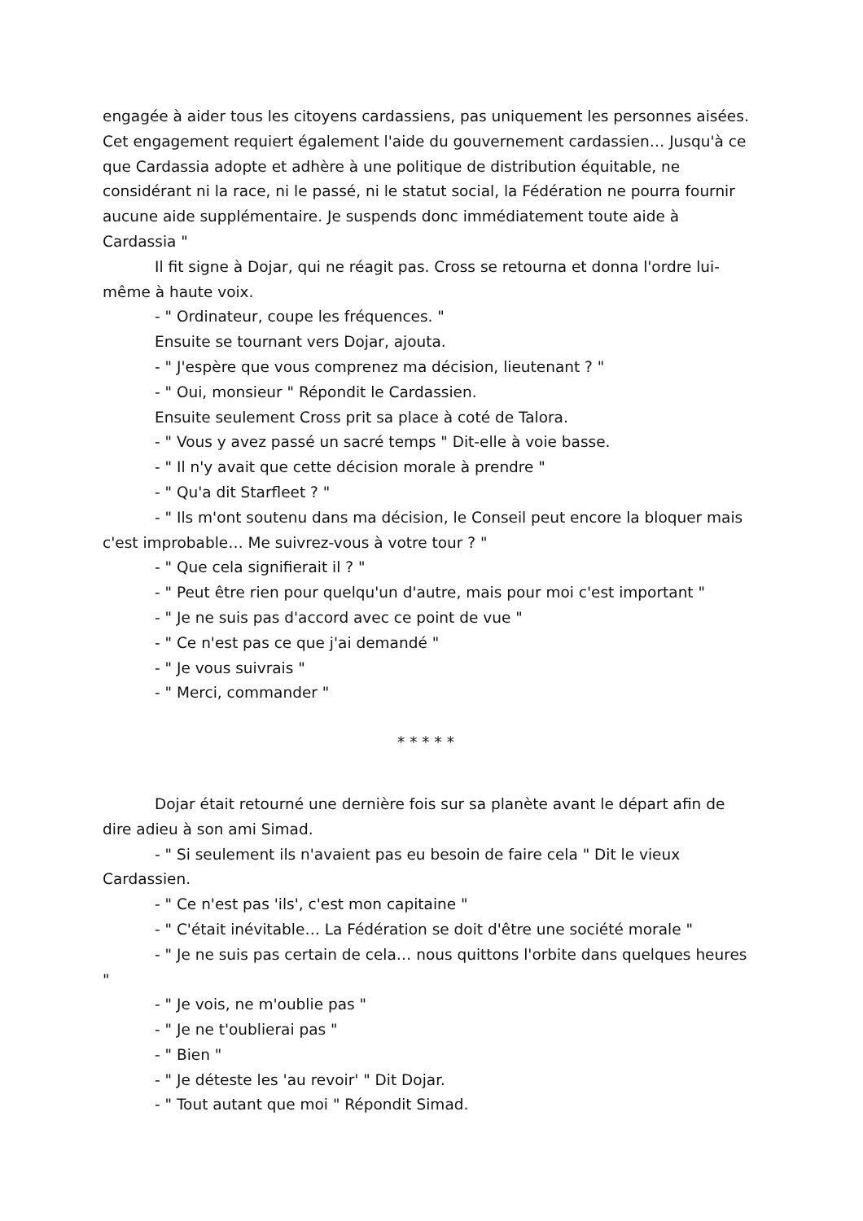engagée à aider tous les citoyens cardassiens, pas uniquement les personnes aisées. Cet engagement requiert également l'aide du gouvernement cardassien… Jusqu'à ce que Cardassia adopte et adhère à une politique de distribution équitable, ne considérant ni la race, ni le passé, ni le statut social, la Fédération ne pourra fournir aucune aide supplémentaire. Je suspends donc immédiatement toute aide à Cardassia "
Il fit signe à Dojar, qui ne réagit pas. Cross se retourna et donna l'ordre lui-même à haute voix.
- " Ordinateur, coupe les fréquences. "
Ensuite se tournant vers Dojar, ajouta.
- " J'espère que vous comprenez ma décision, lieutenant ? "
- " Oui, monsieur " Répondit le Cardassien.
Ensuite seulement Cross prit sa place à coté de Talora.
- " Vous y avez passé un sacré temps " Dit-elle à voie basse.
- " Il n'y avait que cette décision morale à prendre "
- " Qu'a dit Starfleet ? "
- " Ils m'ont soutenu dans ma décision, le Conseil peut encore la bloquer mais c'est improbable… Me suivrez-vous à votre tour ? "
- " Que cela signifierait il ? "
- " Peut être rien pour quelqu'un d'autre, mais pour moi c'est important "
- " Je ne suis pas d'accord avec ce point de vue "
- " Ce n'est pas ce que j'ai demandé "
- " Je vous suivrais "
- " Merci, commander "
* * * * *
Dojar était retourné une dernière fois sur sa planète avant le départ afin de dire adieu à son ami Simad.
- " Si seulement ils n'avaient pas eu besoin de faire cela " Dit le vieux Cardassien.
- " Ce n'est pas 'ils', c'est mon capitaine "
- " C'était inévitable… La Fédération se doit d'être une société morale "
- " Je ne suis pas certain de cela… nous quittons l'orbite dans quelques heures "
- " Je vois, ne m'oublie pas "
- " Je ne t'oublierai pas "
- " Bien "
- " Je déteste les 'au revoir' " Dit Dojar.
- " Tout autant que moi " Répondit Simad.